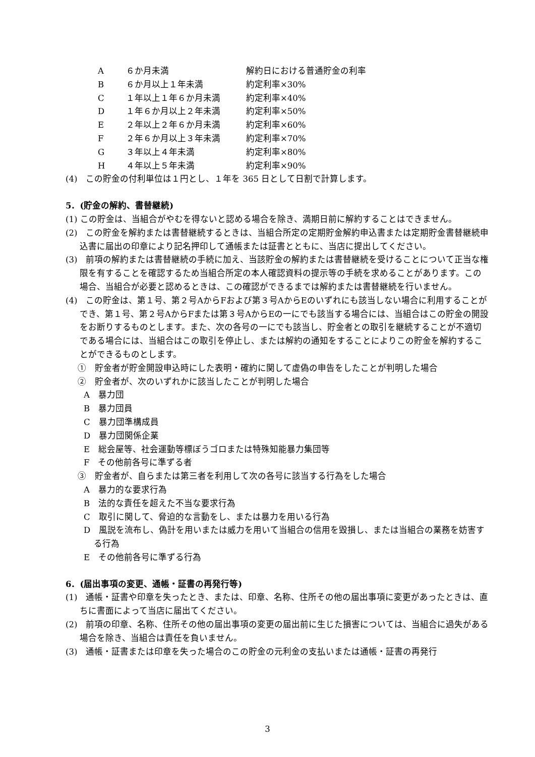| A | ６か月未満 | 解約日における普通貯金の利率 |
| B | ６か月以上１年未満 | 約定利率×30% |
| C | １年以上１年６か月未満 | 約定利率×40% |
| D | １年６か月以上２年未満 | 約定利率×50% |
| E | ２年以上２年６か月未満 | 約定利率×60% |
| F | ２年６か月以上３年未満 | 約定利率×70% |
| G | ３年以上４年未満 | 約定利率×80% |
| H | ４年以上５年未満 | 約定利率×90% |
(4)　この貯金の付利単位は１円とし、１年を 365 日として日割で計算します。
5．(貯金の解約、書替継続)
(1) この貯金は、当組合がやむを得ないと認める場合を除き、満期日前に解約することはできません。
(2)　この貯金を解約または書替継続するときは、当組合所定の定期貯金解約申込書または定期貯金書替継続申込書に届出の印章により記名押印して通帳または証書とともに、当店に提出してください。
(3)　前項の解約または書替継続の手続に加え、当該貯金の解約または書替継続を受けることについて正当な権限を有することを確認するため当組合所定の本人確認資料の提示等の手続を求めることがあります。この場合、当組合が必要と認めるときは、この確認ができるまでは解約または書替継続を行いません。
(4)　この貯金は、第１号、第２号AからFおよび第３号AからEのいずれにも該当しない場合に利用することができ、第１号、第２号AからFまたは第３号AからEの一にでも該当する場合には、当組合はこの貯金の開設をお断りするものとします。また、次の各号の一にでも該当し、貯金者との取引を継続することが不適切である場合には、当組合はこの取引を停止し、または解約の通知をすることによりこの貯金を解約することができるものとします。
①　貯金者が貯金開設申込時にした表明・確約に関して虚偽の申告をしたことが判明した場合
②　貯金者が、次のいずれかに該当したことが判明した場合
A　暴力団
B　暴力団員
C　暴力団準構成員
D　暴力団関係企業
E　総会屋等、社会運動等標ぼうゴロまたは特殊知能暴力集団等
F　その他前各号に準ずる者
③　貯金者が、自らまたは第三者を利用して次の各号に該当する行為をした場合
A　暴力的な要求行為
B　法的な責任を超えた不当な要求行為
C　取引に関して、脅迫的な言動をし、または暴力を用いる行為
D　風説を流布し、偽計を用いまたは威力を用いて当組合の信用を毀損し、または当組合の業務を妨害する行為
E　その他前各号に準ずる行為
6．(届出事項の変更、通帳・証書の再発行等)
(1)　通帳・証書や印章を失ったとき、または、印章、名称、住所その他の届出事項に変更があったときは、直ちに書面によって当店に届出てください。
(2)　前項の印章、名称、住所その他の届出事項の変更の届出前に生じた損害については、当組合に過失がある場合を除き、当組合は責任を負いません。
(3)　通帳・証書または印章を失った場合のこの貯金の元利金の支払いまたは通帳・証書の再発行
3